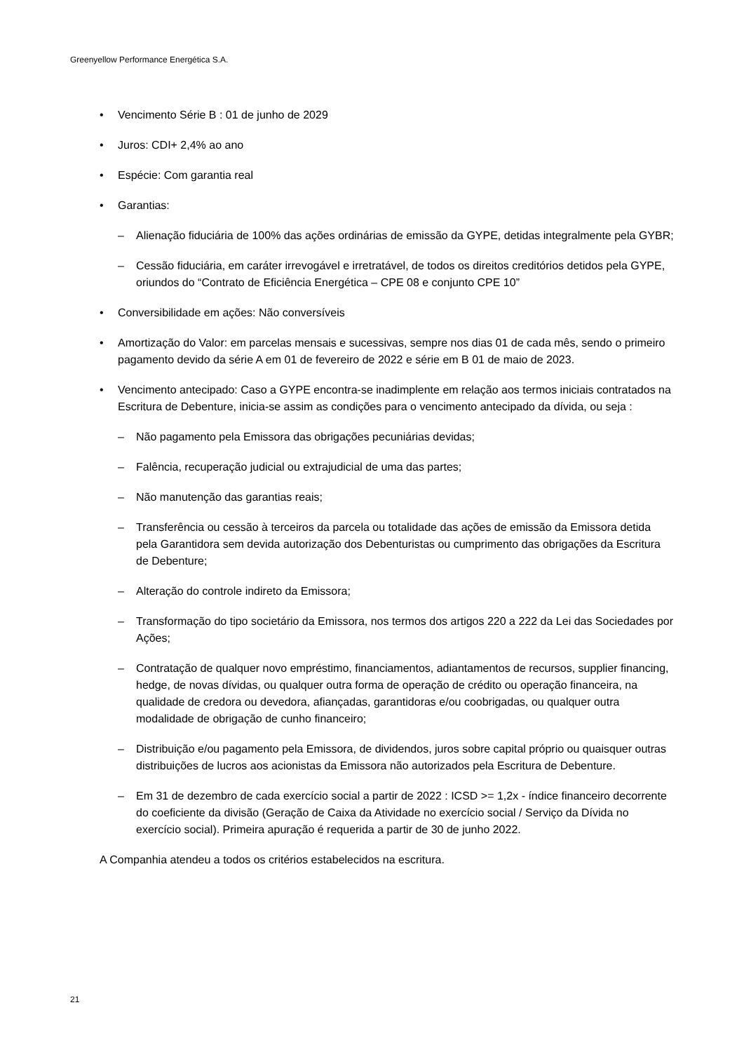Greenyellow Performance Energética S.A.
• Vencimento Série B : 01 de junho de 2029
• Juros: CDI+ 2,4% ao ano
• Espécie: Com garantia real
• Garantias:
– Alienação fiduciária de 100% das ações ordinárias de emissão da GYPE, detidas integralmente pela GYBR;
– Cessão fiduciária, em caráter irrevogável e irretratável, de todos os direitos creditórios detidos pela GYPE, oriundos do “Contrato de Eficiência Energética – CPE 08 e conjunto CPE 10”
• Conversibilidade em ações: Não conversíveis
• Amortização do Valor: em parcelas mensais e sucessivas, sempre nos dias 01 de cada mês, sendo o primeiro pagamento devido da série A em 01 de fevereiro de 2022 e série em B 01 de maio de 2023.
• Vencimento antecipado: Caso a GYPE encontra-se inadimplente em relação aos termos iniciais contratados na Escritura de Debenture, inicia-se assim as condições para o vencimento antecipado da dívida, ou seja :
– Não pagamento pela Emissora das obrigações pecuniárias devidas;
– Falência, recuperação judicial ou extrajudicial de uma das partes;
– Não manutenção das garantias reais;
– Transferência ou cessão à terceiros da parcela ou totalidade das ações de emissão da Emissora detida pela Garantidora sem devida autorização dos Debenturistas ou cumprimento das obrigações da Escritura de Debenture;
– Alteração do controle indireto da Emissora;
– Transformação do tipo societário da Emissora, nos termos dos artigos 220 a 222 da Lei das Sociedades por Ações;
– Contratação de qualquer novo empréstimo, financiamentos, adiantamentos de recursos, supplier financing, hedge, de novas dívidas, ou qualquer outra forma de operação de crédito ou operação financeira, na qualidade de credora ou devedora, afiançadas, garantidoras e/ou coobrigadas, ou qualquer outra modalidade de obrigação de cunho financeiro;
– Distribuição e/ou pagamento pela Emissora, de dividendos, juros sobre capital próprio ou quaisquer outras distribuições de lucros aos acionistas da Emissora não autorizados pela Escritura de Debenture.
– Em 31 de dezembro de cada exercício social a partir de 2022 : ICSD >= 1,2x - índice financeiro decorrente do coeficiente da divisão (Geração de Caixa da Atividade no exercício social / Serviço da Dívida no exercício social). Primeira apuração é requerida a partir de 30 de junho 2022.
A Companhia atendeu a todos os critérios estabelecidos na escritura.
21